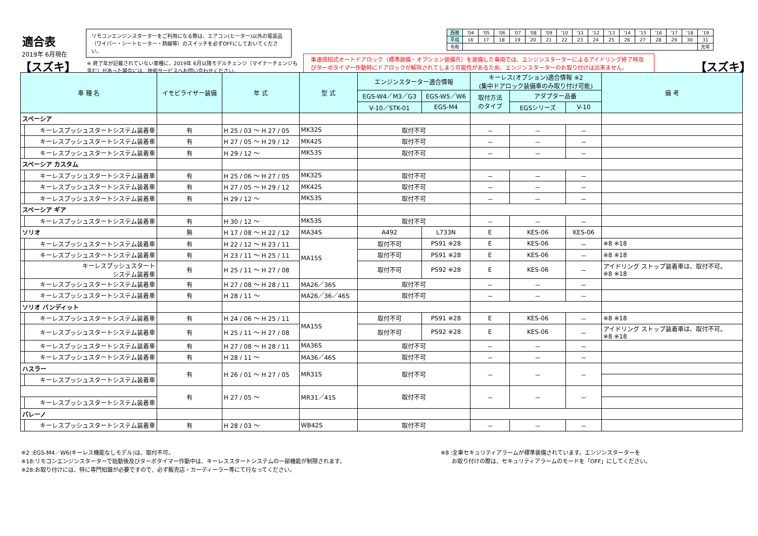適合表
リモコンエンジンスターターをご利用になる際は、エアコン(ヒーター)以外の電装品（ワイパー・シートヒーター・熱線等）のスイッチを必ずOFFにしておいてください。
2019年 6月現在
【スズキ】
※ 終了年が記載されていない車種に、2019年 6月以降モデルチェンジ（マイナーチェンジも含む）があった場合には、技術サービスへお問い合わせください。
車速感知式オートドアロック（標準装備・オプション装備共）を装備した車両では、エンジンスターターによるアイドリング終了時及びターボタイマー作動時にドアロックが解除されてしまう可能性があるため、エンジンスターターのお取り付けは出来ません。
【スズキ】
| 西暦 | '04 | '05 | '06 | '07 | '08 | '09 | '10 | '11 | '12 | '13 | '14 | '15 | '16 | '17 | '18 | '19 |
| 平成 | 16 | 17 | 18 | 19 | 20 | 21 | 22 | 23 | 24 | 25 | 26 | 27 | 28 | 29 | 30 | 31 |
| 令和 | | | | | | | | | | | | | | | | 元年 |
| 車 種 名 | | イモビライザー装備 | 年 式 | 型 式 | エンジンスターター適合情報 | | キーレス(オプション)適合情報 ※2 (集中ドアロック装備車のみ取り付け可能) | | | 備 考 |
| --- | --- | --- | --- | --- | --- | --- | --- | --- | --- | --- |
| | | | | | EGS-W4／M3／G3 | EGS-W5／W6 | 取付方法 のタイプ | アダプター品番 | | |
| | | | | | V-10／STK-01 | EGS-M4 | | EGSシリーズ | V-10 | |
| スペーシア | | | | | | | | | | |
| | キーレスプッシュスタートシステム装着車 | 有 | H 25 / 03 ～ H 27 / 05 | MK32S | 取付不可 | | － | － | － | |
| | キーレスプッシュスタートシステム装着車 | 有 | H 27 / 05 ～ H 29 / 12 | MK42S | 取付不可 | | － | － | － | |
| | キーレスプッシュスタートシステム装着車 | 有 | H 29 / 12 ～ | MK53S | 取付不可 | | － | － | － | |
| スペーシア カスタム | | | | | | | | | | |
| | キーレスプッシュスタートシステム装着車 | 有 | H 25 / 06 ～ H 27 / 05 | MK32S | 取付不可 | | － | － | － | |
| | キーレスプッシュスタートシステム装着車 | 有 | H 27 / 05 ～ H 29 / 12 | MK42S | 取付不可 | | － | － | － | |
| | キーレスプッシュスタートシステム装着車 | 有 | H 29 / 12 ～ | MK53S | 取付不可 | | － | － | － | |
| スペーシア ギア | | | | | | | | | | |
| | キーレスプッシュスタートシステム装着車 | 有 | H 30 / 12 ～ | MK53S | 取付不可 | | － | － | － | |
| ソリオ | | 無 | H 17 / 08 ～ H 22 / 12 | MA34S | A492 | L733N | E | KES-06 | KES-06 | |
| | キーレスプッシュスタートシステム装着車 | 有 | H 22 / 12 ～ H 23 / 11 | MA15S | 取付不可 | PS91 ※28 | E | KES-06 | － | ※8 ※18 |
| | キーレスプッシュスタートシステム装着車 | 有 | H 23 / 11 ～ H 25 / 11 | | 取付不可 | PS91 ※28 | E | KES-06 | － | ※8 ※18 |
| | キーレスプッシュスタート システム装着車 | 有 | H 25 / 11 ～ H 27 / 08 | | 取付不可 | PS92 ※28 | E | KES-06 | － | アイドリング ストップ装着車は、取付不可。 ※8 ※18 |
| | キーレスプッシュスタートシステム装着車 | 有 | H 27 / 08 ～ H 28 / 11 | MA26／36S | 取付不可 | | － | － | － | |
| | キーレスプッシュスタートシステム装着車 | 有 | H 28 / 11 ～ | MA26／36／46S | 取付不可 | | － | － | － | |
| ソリオ バンディット | | | | | | | | | | |
| | キーレスプッシュスタートシステム装着車 | 有 | H 24 / 06 ～ H 25 / 11 | MA15S | 取付不可 | PS91 ※28 | E | KES-06 | － | ※8 ※18 |
| | キーレスプッシュスタートシステム装着車 | 有 | H 25 / 11 ～ H 27 / 08 | | 取付不可 | PS92 ※28 | E | KES-06 | － | アイドリング ストップ装着車は、取付不可。 ※8 ※18 |
| | キーレスプッシュスタートシステム装着車 | 有 | H 27 / 08 ～ H 28 / 11 | MA36S | 取付不可 | | － | － | － | |
| | キーレスプッシュスタートシステム装着車 | 有 | H 28 / 11 ～ | MA36／46S | 取付不可 | | － | － | － | |
| ハスラー | | 有 | H 26 / 01 ～ H 27 / 05 | MR31S | 取付不可 | | － | － | － | |
| | キーレスプッシュスタートシステム装着車 | | | | | | | | | |
| | | 有 | H 27 / 05 ～ | MR31／41S | 取付不可 | | － | － | － | |
| | キーレスプッシュスタートシステム装着車 | | | | | | | | | |
| パレーノ | | | | | | | | | | |
| | キーレスプッシュスタートシステム装着車 | 有 | H 28 / 03 ～ | WB42S | 取付不可 | | － | － | － | |
※8 :全車セキュリティアラームが標準装備されています。エンジンスターターを
　　お取り付けの際は、セキュリティアラームのモードを「OFF」にしてください。
※2 :EGS-M4／W6(キーレス機能なしモデル)は、取付不可。
※18:リモコンエンジンスターターで始動後及びターボタイマー作動中は、キーレススタートシステムの一部機能が制限されます。
※28:お取り付けには、特に専門知識が必要ですので、必ず販売店・カーディーラー等にて行なってください。